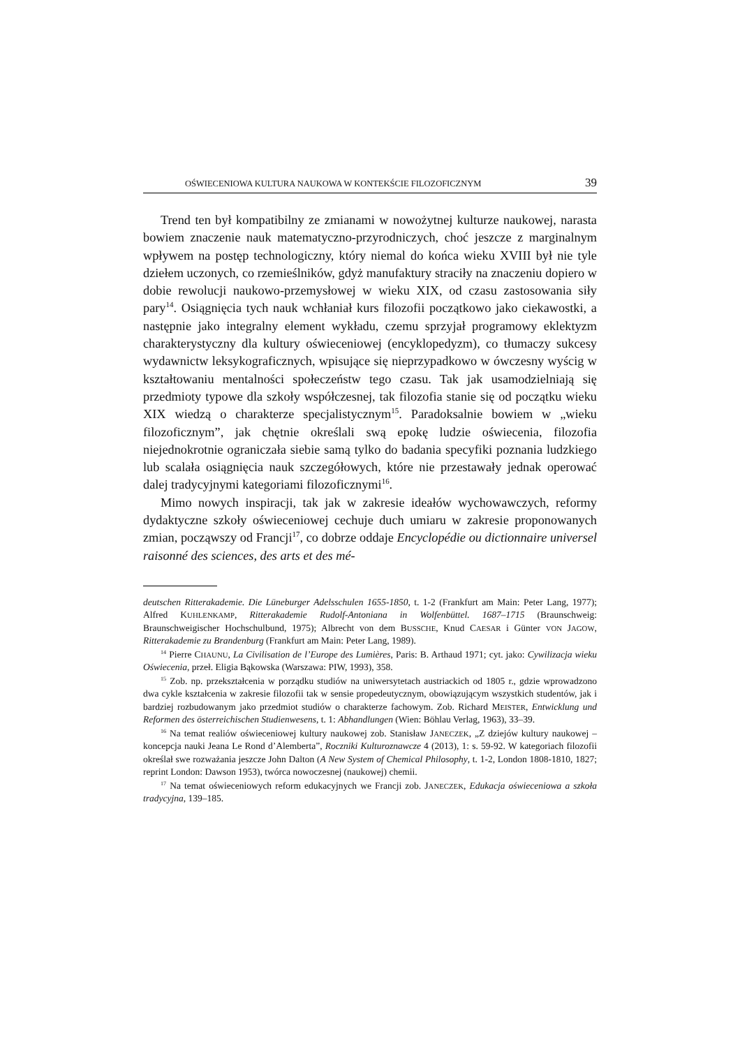OŚWIECENIOWA KULTURA NAUKOWA W KONTEKŚCIE FILOZOFICZNYM 39
Trend ten był kompatibilny ze zmianami w nowożytnej kulturze naukowej, narasta bowiem znaczenie nauk matematyczno-przyrodniczych, choć jeszcze z marginalnym wpływem na postęp technologiczny, który niemal do końca wieku XVIII był nie tyle dziełem uczonych, co rzemieślników, gdyż manufaktury straciły na znaczeniu dopiero w dobie rewolucji naukowo-przemysłowej w wieku XIX, od czasu zastosowania siły pary<sup>14</sup>. Osiągnięcia tych nauk wchłaniał kurs filozofii początkowo jako ciekawostki, a następnie jako integralny element wykładu, czemu sprzyjał programowy eklektyzm charakterystyczny dla kultury oświeceniowej (encyklopedyzm), co tłumaczy sukcesy wydawnictw leksykograficznych, wpisujące się nieprzypadkowo w ówczesny wyścig w kształtowaniu mentalności społeczeństw tego czasu. Tak jak usamodzielniają się przedmioty typowe dla szkoły współczesnej, tak filozofia stanie się od początku wieku XIX wiedzą o charakterze specjalistycznym<sup>15</sup>. Paradoksalnie bowiem w „wieku filozoficznym”, jak chętnie określali swą epokę ludzie oświecenia, filozofia niejednokrotnie ograniczała siebie samą tylko do badania specyfiki poznania ludzkiego lub scalała osiągnięcia nauk szczegółowych, które nie przestawały jednak operować dalej tradycyjnymi kategoriami filozoficznymi<sup>16</sup>.
Mimo nowych inspiracji, tak jak w zakresie ideałów wychowawczych, reformy dydaktyczne szkoły oświeceniowej cechuje duch umiaru w zakresie proponowanych zmian, począwszy od Francji<sup>17</sup>, co dobrze oddaje Encyclopédie ou dictionnaire universel raisonné des sciences, des arts et des mé-
deutschen Ritterakademie. Die Lüneburger Adelsschulen 1655-1850, t. 1-2 (Frankfurt am Main: Peter Lang, 1977); Alfred KUHLENKAMP, Ritterakademie Rudolf-Antoniana in Wolfenbüttel. 1687–1715 (Braunschweig: Braunschweigischer Hochschulbund, 1975); Albrecht von dem BUSSCHE, Knud CAESAR i Günter VON JAGOW, Ritterakademie zu Brandenburg (Frankfurt am Main: Peter Lang, 1989).
<sup>14</sup> Pierre CHAUNU, La Civilisation de l’Europe des Lumières, Paris: B. Arthaud 1971; cyt. jako: Cywilizacja wieku Oświecenia, przeł. Eligia Bąkowska (Warszawa: PIW, 1993), 358.
<sup>15</sup> Zob. np. przekształcenia w porządku studiów na uniwersytetach austriackich od 1805 r., gdzie wprowadzono dwa cykle kształcenia w zakresie filozofii tak w sensie propedeutycznym, obowiązującym wszystkich studentów, jak i bardziej rozbudowanym jako przedmiot studiów o charakterze fachowym. Zob. Richard MEISTER, Entwicklung und Reformen des österreichischen Studienwesens, t. 1: Abhandlungen (Wien: Böhlau Verlag, 1963), 33–39.
<sup>16</sup> Na temat realiów oświeceniowej kultury naukowej zob. Stanisław JANECZEK, „Z dziejów kultury naukowej – koncepcja nauki Jeana Le Rond d’Alemberta”, Roczniki Kulturoznawcze 4 (2013), 1: s. 59-92. W kategoriach filozofii określał swe rozważania jeszcze John Dalton (A New System of Chemical Philosophy, t. 1-2, London 1808-1810, 1827; reprint London: Dawson 1953), twórca nowoczesnej (naukowej) chemii.
<sup>17</sup> Na temat oświeceniowych reform edukacyjnych we Francji zob. JANECZEK, Edukacja oświeceniowa a szkoła tradycyjna, 139–185.